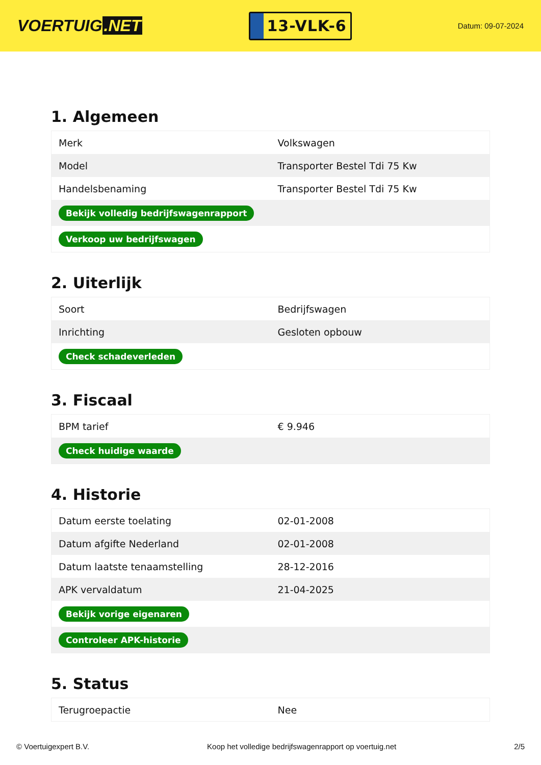VOERTUIG.NET
13-VLK-6
Datum: 09-07-2024
1. Algemeen
| Merk | Volkswagen |
| Model | Transporter Bestel Tdi 75 Kw |
| Handelsbenaming | Transporter Bestel Tdi 75 Kw |
| Bekijk volledig bedrijfswagenrapport | |
| Verkoop uw bedrijfswagen | |
2. Uiterlijk
| Soort | Bedrijfswagen |
| Inrichting | Gesloten opbouw |
| Check schadeverleden | |
3. Fiscaal
| BPM tarief | € 9.946 |
| Check huidige waarde | |
4. Historie
| Datum eerste toelating | 02-01-2008 |
| Datum afgifte Nederland | 02-01-2008 |
| Datum laatste tenaamstelling | 28-12-2016 |
| APK vervaldatum | 21-04-2025 |
| Bekijk vorige eigenaren | |
| Controleer APK-historie | |
5. Status
| Terugroepactie | Nee |
© Voertuigexpert B.V. Koop het volledige bedrijfswagenrapport op voertuig.net 2/5